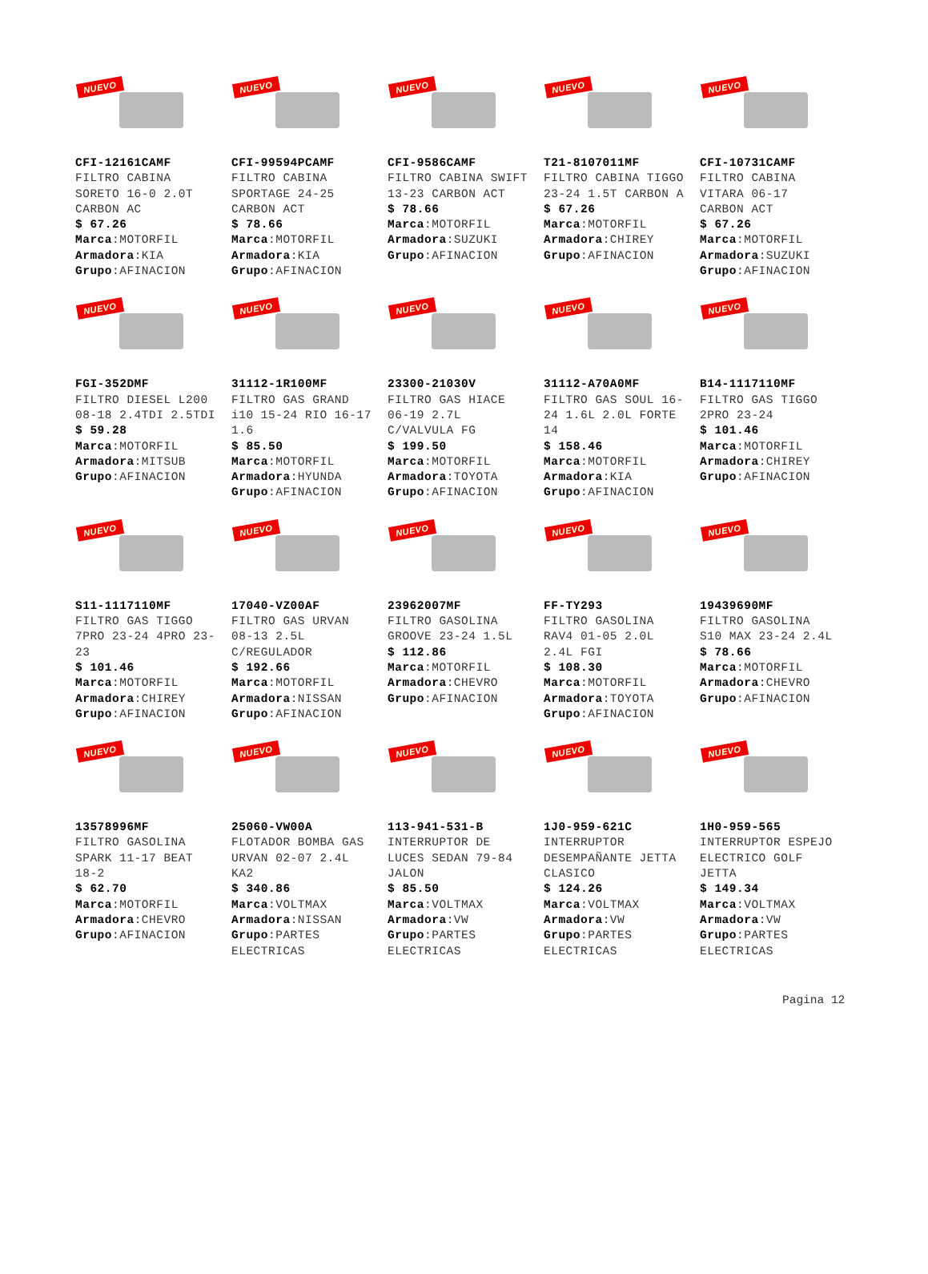NUEVO
CFI-12161CAMF
FILTRO CABINA
SORETO 16-0 2.0T
CARBON AC
$ 67.26
Marca:MOTORFIL
Armadora:KIA
Grupo:AFINACION
NUEVO
CFI-99594PCAMF
FILTRO CABINA
SPORTAGE 24-25
CARBON ACT
$ 78.66
Marca:MOTORFIL
Armadora:KIA
Grupo:AFINACION
NUEVO
CFI-9586CAMF
FILTRO CABINA SWIFT
13-23 CARBON ACT
$ 78.66
Marca:MOTORFIL
Armadora:SUZUKI
Grupo:AFINACION
NUEVO
T21-8107011MF
FILTRO CABINA TIGGO
23-24 1.5T CARBON A
$ 67.26
Marca:MOTORFIL
Armadora:CHIREY
Grupo:AFINACION
NUEVO
CFI-10731CAMF
FILTRO CABINA
VITARA 06-17
CARBON ACT
$ 67.26
Marca:MOTORFIL
Armadora:SUZUKI
Grupo:AFINACION
NUEVO
FGI-352DMF
FILTRO DIESEL L200
08-18 2.4TDI 2.5TDI
$ 59.28
Marca:MOTORFIL
Armadora:MITSUB
Grupo:AFINACION
NUEVO
31112-1R100MF
FILTRO GAS GRAND
i10 15-24 RIO 16-17
1.6
$ 85.50
Marca:MOTORFIL
Armadora:HYUNDA
Grupo:AFINACION
NUEVO
23300-21030V
FILTRO GAS HIACE
06-19 2.7L
C/VALVULA FG
$ 199.50
Marca:MOTORFIL
Armadora:TOYOTA
Grupo:AFINACION
NUEVO
31112-A70A0MF
FILTRO GAS SOUL 16-
24 1.6L 2.0L FORTE
14
$ 158.46
Marca:MOTORFIL
Armadora:KIA
Grupo:AFINACION
NUEVO
B14-1117110MF
FILTRO GAS TIGGO
2PRO 23-24
$ 101.46
Marca:MOTORFIL
Armadora:CHIREY
Grupo:AFINACION
NUEVO
S11-1117110MF
FILTRO GAS TIGGO
7PRO 23-24 4PRO 23-
23
$ 101.46
Marca:MOTORFIL
Armadora:CHIREY
Grupo:AFINACION
NUEVO
17040-VZ00AF
FILTRO GAS URVAN
08-13 2.5L
C/REGULADOR
$ 192.66
Marca:MOTORFIL
Armadora:NISSAN
Grupo:AFINACION
NUEVO
23962007MF
FILTRO GASOLINA
GROOVE 23-24 1.5L
$ 112.86
Marca:MOTORFIL
Armadora:CHEVRO
Grupo:AFINACION
NUEVO
FF-TY293
FILTRO GASOLINA
RAV4 01-05 2.0L
2.4L FGI
$ 108.30
Marca:MOTORFIL
Armadora:TOYOTA
Grupo:AFINACION
NUEVO
19439690MF
FILTRO GASOLINA
S10 MAX 23-24 2.4L
$ 78.66
Marca:MOTORFIL
Armadora:CHEVRO
Grupo:AFINACION
NUEVO
13578996MF
FILTRO GASOLINA
SPARK 11-17 BEAT
18-2
$ 62.70
Marca:MOTORFIL
Armadora:CHEVRO
Grupo:AFINACION
NUEVO
25060-VW00A
FLOTADOR BOMBA GAS
URVAN 02-07 2.4L
KA2
$ 340.86
Marca:VOLTMAX
Armadora:NISSAN
Grupo:PARTES
ELECTRICAS
NUEVO
113-941-531-B
INTERRUPTOR DE
LUCES SEDAN 79-84
JALON
$ 85.50
Marca:VOLTMAX
Armadora:VW
Grupo:PARTES
ELECTRICAS
NUEVO
1J0-959-621C
INTERRUPTOR
DESEMPAÑANTE JETTA
CLASICO
$ 124.26
Marca:VOLTMAX
Armadora:VW
Grupo:PARTES
ELECTRICAS
NUEVO
1H0-959-565
INTERRUPTOR ESPEJO
ELECTRICO GOLF
JETTA
$ 149.34
Marca:VOLTMAX
Armadora:VW
Grupo:PARTES
ELECTRICAS
Pagina 12